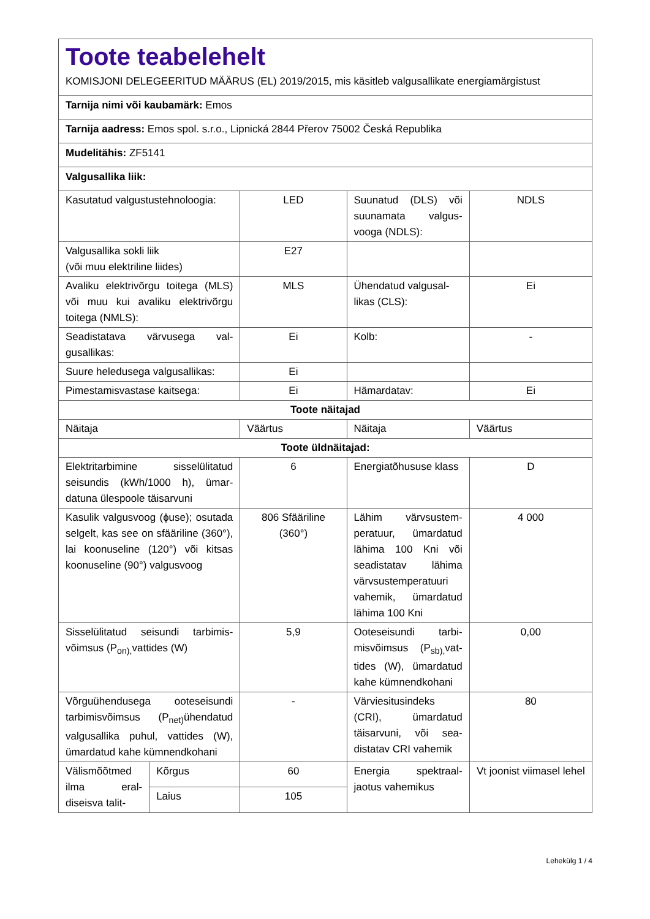Toote teabelehelt
KOMISJONI DELEGEERITUD MÄÄRUS (EL) 2019/2015, mis käsitleb valgusallikate energiamärgistust
Tarnija nimi või kaubamärk: Emos
Tarnija aadress: Emos spol. s.r.o., Lipnická 2844 Přerov 75002 Česká Republika
Mudelitähis: ZF5141
Valgusallika liik:
| Kasutatud valgustustehnoloo­gia: | | LED | Suunatud (DLS) või suunamata valgus­vooga (NDLS): | NDLS |
| Valgusallika sokli liik (või muu elektriline liides) | | E27 | | |
| Avaliku elektrivõrgu toitega (MLS) või muu kui avaliku elekt­rivõrgu toitega (NMLS): | | MLS | Ühendatud valgusal­likas (CLS): | Ei |
| Seadistatava värvusega val­gusallikas: | | Ei | Kolb: | - |
| Suure heledusega valgusallikas: | | Ei | | |
| Pimestamisvastase kaitsega: | | Ei | Hämardatav: | Ei |
| Toote näitajad | | | | |
| Näitaja | | Väärtus | Näitaja | Väärtus |
| Toote üldnäitajad: | | | | |
| Elektritarbimine sisselülitatud seisundis (kWh/1000 h), ümar­datuna ülespoole täisarvuni | | 6 | Energiatõhususe klass | D |
| Kasulik valgusvoog (ɸuse); osu­tada selgelt, kas see on sfäärili­ne (360°), lai koonuseline (120°) või kitsas koonuseline (90°) val­gusvoog | | 806 Sfääri­line (360°) | Lähim värvsustem­peratuur, ümarda­tud lähima 100 Kni või seadistatav lä­hima värvsustem­peratuuri vahemik, ümardatud lähima 100 Kni | 4 000 |
| Sisselülitatud seisundi tarbimis­võimsus (P<sub>on),</sub>vattides (W) | | 5,9 | Ooteseisundi tarbi­misvõimsus (P<sub>sb),</sub>vat­tides (W), ümarda­tud kahe kümnend­kohani | 0,00 |
| Võrguühendusega ooteseisun­di tarbimisvõimsus (P<sub>net)</sub>ühen­datud valgusallika puhul, vatti­des (W), ümardatud kahe küm­nendkohani | | - | Värviesitusindeks (CRI), ümardatud täisarvuni, või sea­distatav CRI vahemik | 80 |
| Välismõõt­med ilma eral­diseisva talit- | Kõrgus | 60 | Energia spektraal­jaotus vahemikus | Vt joonist vii­masel lehel |
| | Laius | 105 | | |
Lehekülg 1 / 4